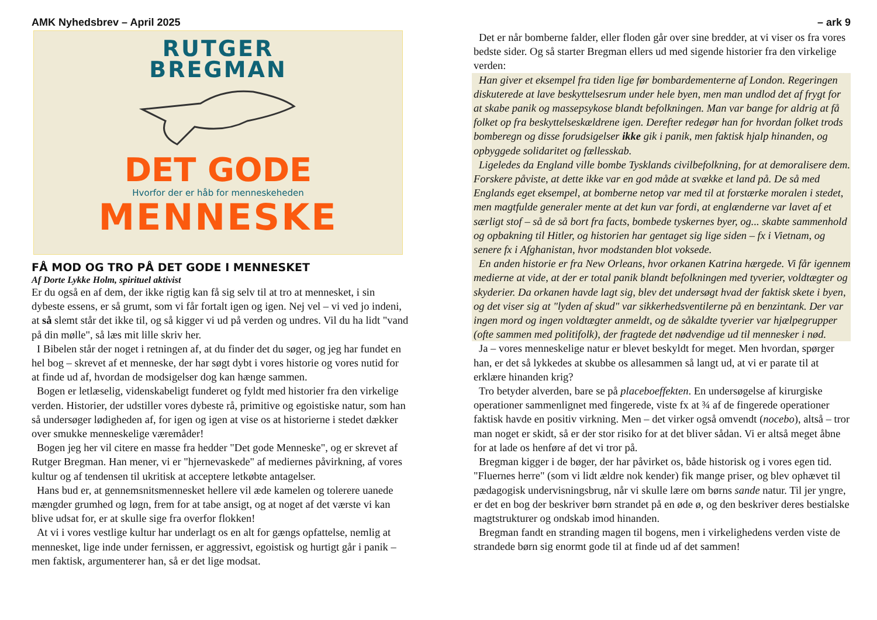AMK Nyhedsbrev – April 2025
RUTGER
BREGMAN
DET GODE
Hvorfor der er håb for menneskeheden
MENNESKE
FÅ MOD OG TRO PÅ DET GODE I MENNESKET
Af Dorte Lykke Holm, spirituel aktivist
Er du også en af dem, der ikke rigtig kan få sig selv til at tro at mennesket, i sin dybeste essens, er så grumt, som vi får fortalt igen og igen. Nej vel – vi ved jo indeni, at så slemt står det ikke til, og så kigger vi ud på verden og undres. Vil du ha lidt "vand på din mølle", så læs mit lille skriv her.
I Bibelen står der noget i retningen af, at du finder det du søger, og jeg har fundet en hel bog – skrevet af et menneske, der har søgt dybt i vores historie og vores nutid for at finde ud af, hvordan de modsigelser dog kan hænge sammen.
Bogen er letlæselig, videnskabeligt funderet og fyldt med historier fra den virkelige verden. Historier, der udstiller vores dybeste rå, primitive og egoistiske natur, som han så undersøger lødigheden af, for igen og igen at vise os at historierne i stedet dækker over smukke menneskelige væremåder!
Bogen jeg her vil citere en masse fra hedder "Det gode Menneske", og er skrevet af Rutger Bregman. Han mener, vi er "hjernevaskede" af mediernes påvirkning, af vores kultur og af tendensen til ukritisk at acceptere letkøbte antagelser.
Hans bud er, at gennemsnitsmennesket hellere vil æde kamelen og tolerere uanede mængder grumhed og løgn, frem for at tabe ansigt, og at noget af det værste vi kan blive udsat for, er at skulle sige fra overfor flokken!
At vi i vores vestlige kultur har underlagt os en alt for gængs opfattelse, nemlig at mennesket, lige inde under fernissen, er aggressivt, egoistisk og hurtigt går i panik – men faktisk, argumenterer han, så er det lige modsat.
– ark 9
Det er når bomberne falder, eller floden går over sine bredder, at vi viser os fra vores bedste sider. Og så starter Bregman ellers ud med sigende historier fra den virkelige verden:
Han giver et eksempel fra tiden lige før bombardementerne af London. Regeringen diskuterede at lave beskyttelsesrum under hele byen, men man undlod det af frygt for at skabe panik og massepsykose blandt befolkningen. Man var bange for aldrig at få folket op fra beskyttelseskældrene igen. Derefter redegør han for hvordan folket trods bomberegn og disse forudsigelser ikke gik i panik, men faktisk hjalp hinanden, og opbyggede solidaritet og fællesskab.
Ligeledes da England ville bombe Tysklands civilbefolkning, for at demoralisere dem. Forskere påviste, at dette ikke var en god måde at svække et land på. De så med Englands eget eksempel, at bomberne netop var med til at forstærke moralen i stedet, men magtfulde generaler mente at det kun var fordi, at englænderne var lavet af et særligt stof – så de så bort fra facts, bombede tyskernes byer, og... skabte sammenhold og opbakning til Hitler, og historien har gentaget sig lige siden – fx i Vietnam, og senere fx i Afghanistan, hvor modstanden blot voksede.
En anden historie er fra New Orleans, hvor orkanen Katrina hærgede. Vi får igennem medierne at vide, at der er total panik blandt befolkningen med tyverier, voldtægter og skyderier. Da orkanen havde lagt sig, blev det undersøgt hvad der faktisk skete i byen, og det viser sig at "lyden af skud" var sikkerhedsventilerne på en benzintank. Der var ingen mord og ingen voldtægter anmeldt, og de såkaldte tyverier var hjælpegrupper (ofte sammen med politifolk), der fragtede det nødvendige ud til mennesker i nød.
Ja – vores menneskelige natur er blevet beskyldt for meget. Men hvordan, spørger han, er det så lykkedes at skubbe os allesammen så langt ud, at vi er parate til at erklære hinanden krig?
Tro betyder alverden, bare se på placeboeffekten. En undersøgelse af kirurgiske operationer sammenlignet med fingerede, viste fx at ¾ af de fingerede operationer faktisk havde en positiv virkning. Men – det virker også omvendt (nocebo), altså – tror man noget er skidt, så er der stor risiko for at det bliver sådan. Vi er altså meget åbne for at lade os henføre af det vi tror på.
Bregman kigger i de bøger, der har påvirket os, både historisk og i vores egen tid. "Fluernes herre" (som vi lidt ældre nok kender) fik mange priser, og blev ophævet til pædagogisk undervisningsbrug, når vi skulle lære om børns sande natur. Til jer yngre, er det en bog der beskriver børn strandet på en øde ø, og den beskriver deres bestialske magtstrukturer og ondskab imod hinanden.
Bregman fandt en stranding magen til bogens, men i virkelighedens verden viste de strandede børn sig enormt gode til at finde ud af det sammen!